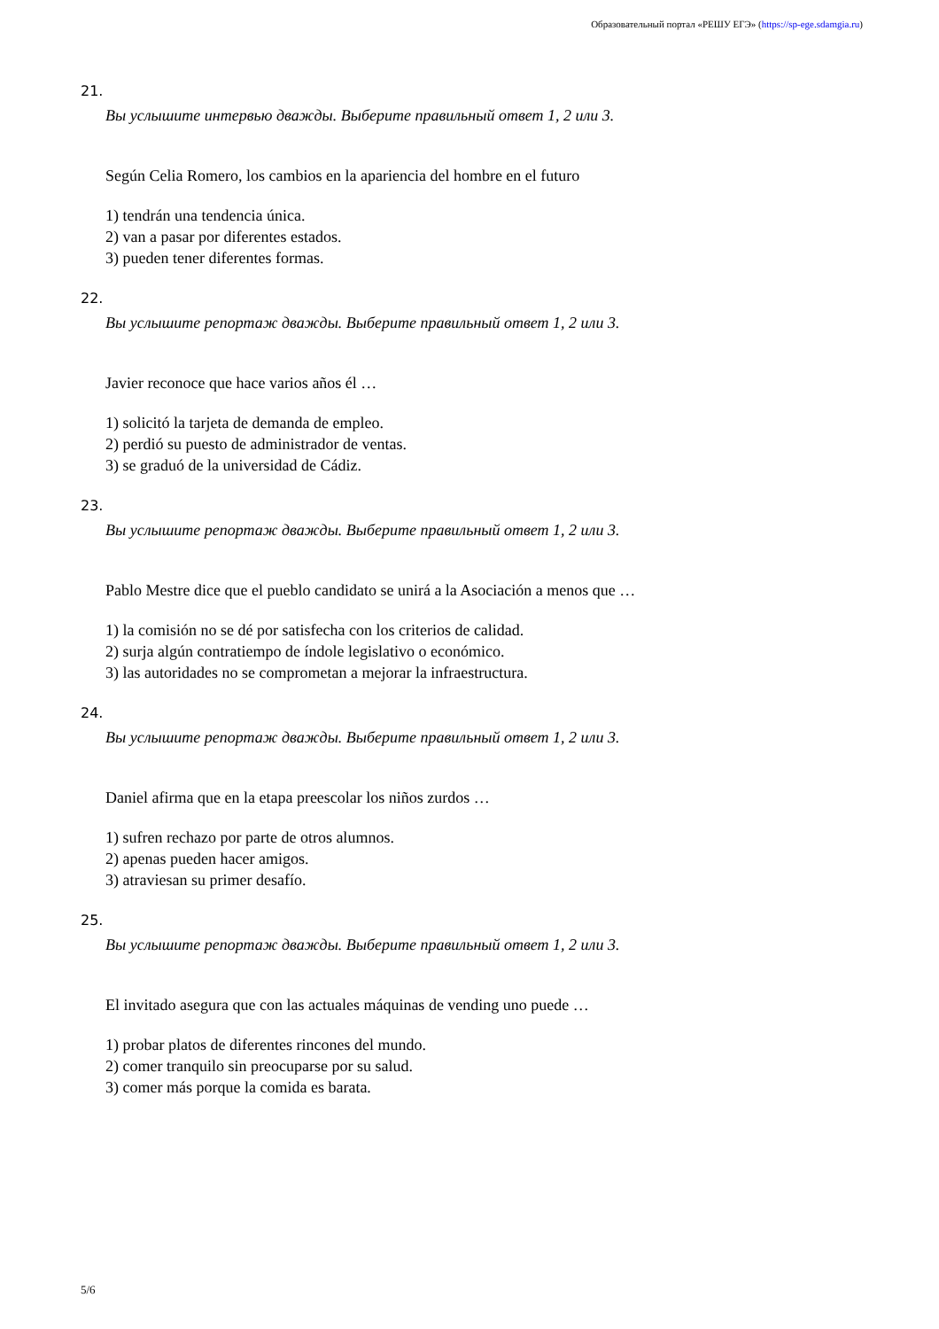Образовательный портал «РЕШУ ЕГЭ» (https://sp-ege.sdamgia.ru)
21.
Вы услышите интервью дважды. Выберите правильный ответ 1, 2 или 3.
Según Celia Romero, los cambios en la apariencia del hombre en el futuro
1) tendrán una tendencia única.
2) van a pasar por diferentes estados.
3) pueden tener diferentes formas.
22.
Вы услышите репортаж дважды. Выберите правильный ответ 1, 2 или 3.
Javier reconoce que hace varios años él …
1) solicitó la tarjeta de demanda de empleo.
2) perdió su puesto de administrador de ventas.
3) se graduó de la universidad de Cádiz.
23.
Вы услышите репортаж дважды. Выберите правильный ответ 1, 2 или 3.
Pablo Mestre dice que el pueblo candidato se unirá a la Asociación a menos que …
1) la comisión no se dé por satisfecha con los criterios de calidad.
2) surja algún contratiempo de índole legislativo o económico.
3) las autoridades no se comprometan a mejorar la infraestructura.
24.
Вы услышите репортаж дважды. Выберите правильный ответ 1, 2 или 3.
Daniel afirma que en la etapa preescolar los niños zurdos …
1) sufren rechazo por parte de otros alumnos.
2) apenas pueden hacer amigos.
3) atraviesan su primer desafío.
25.
Вы услышите репортаж дважды. Выберите правильный ответ 1, 2 или 3.
El invitado asegura que con las actuales máquinas de vending uno puede …
1) probar platos de diferentes rincones del mundo.
2) comer tranquilo sin preocuparse por su salud.
3) comer más porque la comida es barata.
5/6